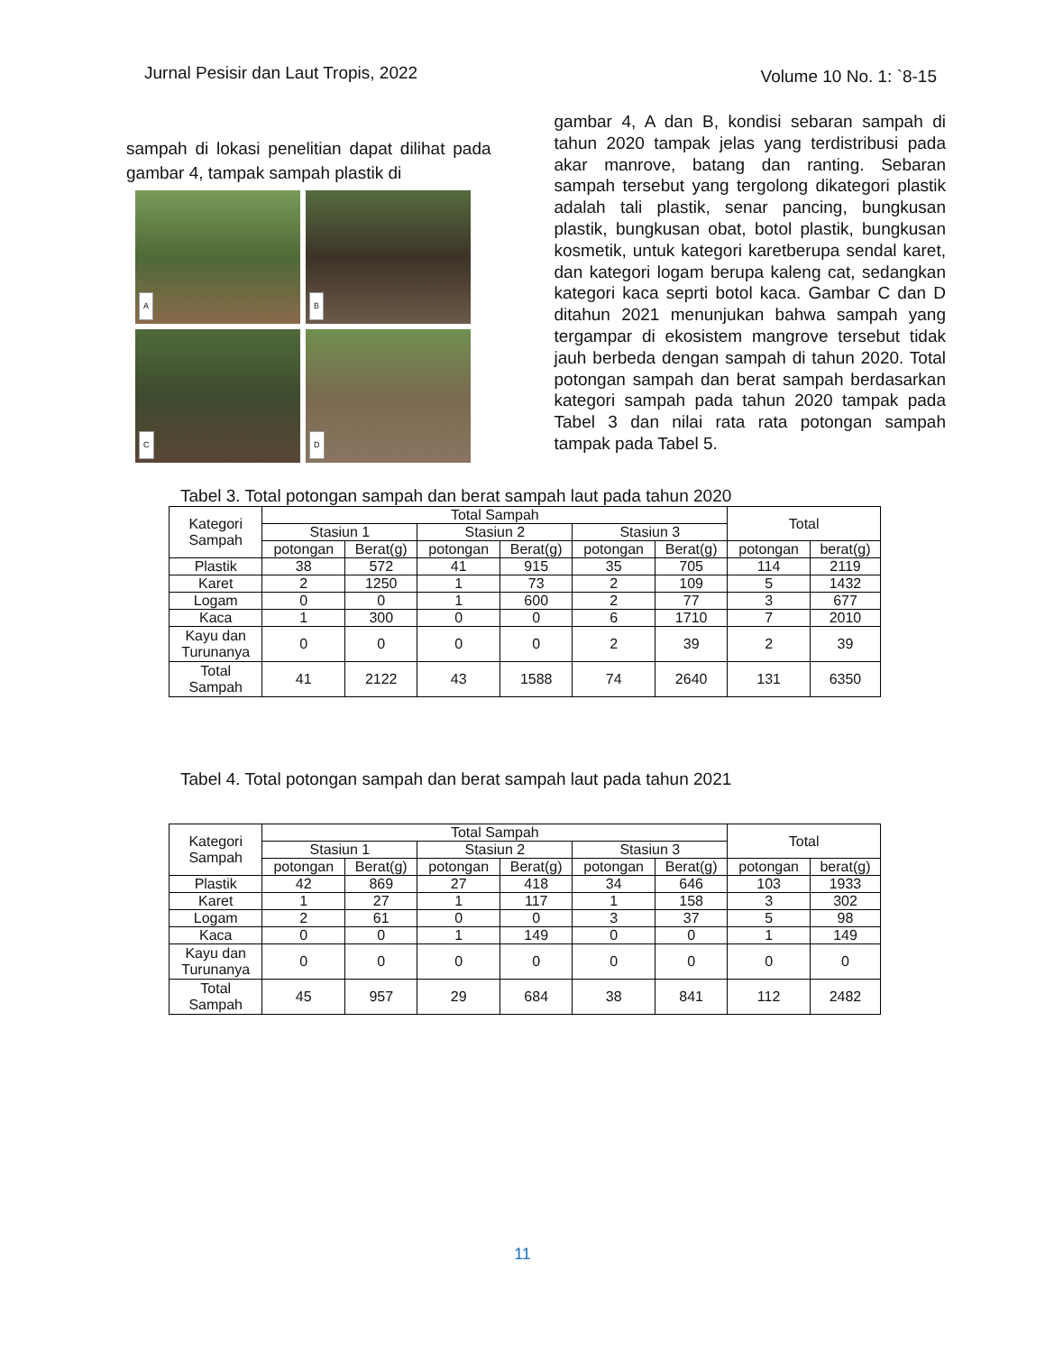Jurnal Pesisir dan Laut Tropis, 2022 Volume 10 No. 1: `8-15
sampah di lokasi penelitian dapat dilihat pada gambar 4, tampak sampah plastik di
A
B
C
D
gambar 4, A dan B, kondisi sebaran sampah di tahun 2020 tampak jelas yang terdistribusi pada akar manrove, batang dan ranting. Sebaran sampah tersebut yang tergolong dikategori plastik adalah tali plastik, senar pancing, bungkusan plastik, bungkusan obat, botol plastik, bungkusan kosmetik, untuk kategori karetberupa sendal karet, dan kategori logam berupa kaleng cat, sedangkan kategori kaca seprti botol kaca. Gambar C dan D ditahun 2021 menunjukan bahwa sampah yang tergampar di ekosistem mangrove tersebut tidak jauh berbeda dengan sampah di tahun 2020. Total potongan sampah dan berat sampah berdasarkan kategori sampah pada tahun 2020 tampak pada Tabel 3 dan nilai rata rata potongan sampah tampak pada Tabel 5.
Tabel 3. Total potongan sampah dan berat sampah laut pada tahun 2020
| Kategori Sampah | Total Sampah | | | | | | Total | |
| --- | --- | --- | --- | --- | --- | --- | --- | --- |
| | Stasiun 1 | | Stasiun 2 | | Stasiun 3 | | | |
| | potongan | Berat(g) | potongan | Berat(g) | potongan | Berat(g) | potongan | berat(g) |
| Plastik | 38 | 572 | 41 | 915 | 35 | 705 | 114 | 2119 |
| Karet | 2 | 1250 | 1 | 73 | 2 | 109 | 5 | 1432 |
| Logam | 0 | 0 | 1 | 600 | 2 | 77 | 3 | 677 |
| Kaca | 1 | 300 | 0 | 0 | 6 | 1710 | 7 | 2010 |
| Kayu dan Turunanya | 0 | 0 | 0 | 0 | 2 | 39 | 2 | 39 |
| Total Sampah | 41 | 2122 | 43 | 1588 | 74 | 2640 | 131 | 6350 |
Tabel 4. Total potongan sampah dan berat sampah laut pada tahun 2021
| Kategori Sampah | Total Sampah | | | | | | Total | |
| --- | --- | --- | --- | --- | --- | --- | --- | --- |
| | Stasiun 1 | | Stasiun 2 | | Stasiun 3 | | | |
| | potongan | Berat(g) | potongan | Berat(g) | potongan | Berat(g) | potongan | berat(g) |
| Plastik | 42 | 869 | 27 | 418 | 34 | 646 | 103 | 1933 |
| Karet | 1 | 27 | 1 | 117 | 1 | 158 | 3 | 302 |
| Logam | 2 | 61 | 0 | 0 | 3 | 37 | 5 | 98 |
| Kaca | 0 | 0 | 1 | 149 | 0 | 0 | 1 | 149 |
| Kayu dan Turunanya | 0 | 0 | 0 | 0 | 0 | 0 | 0 | 0 |
| Total Sampah | 45 | 957 | 29 | 684 | 38 | 841 | 112 | 2482 |
11